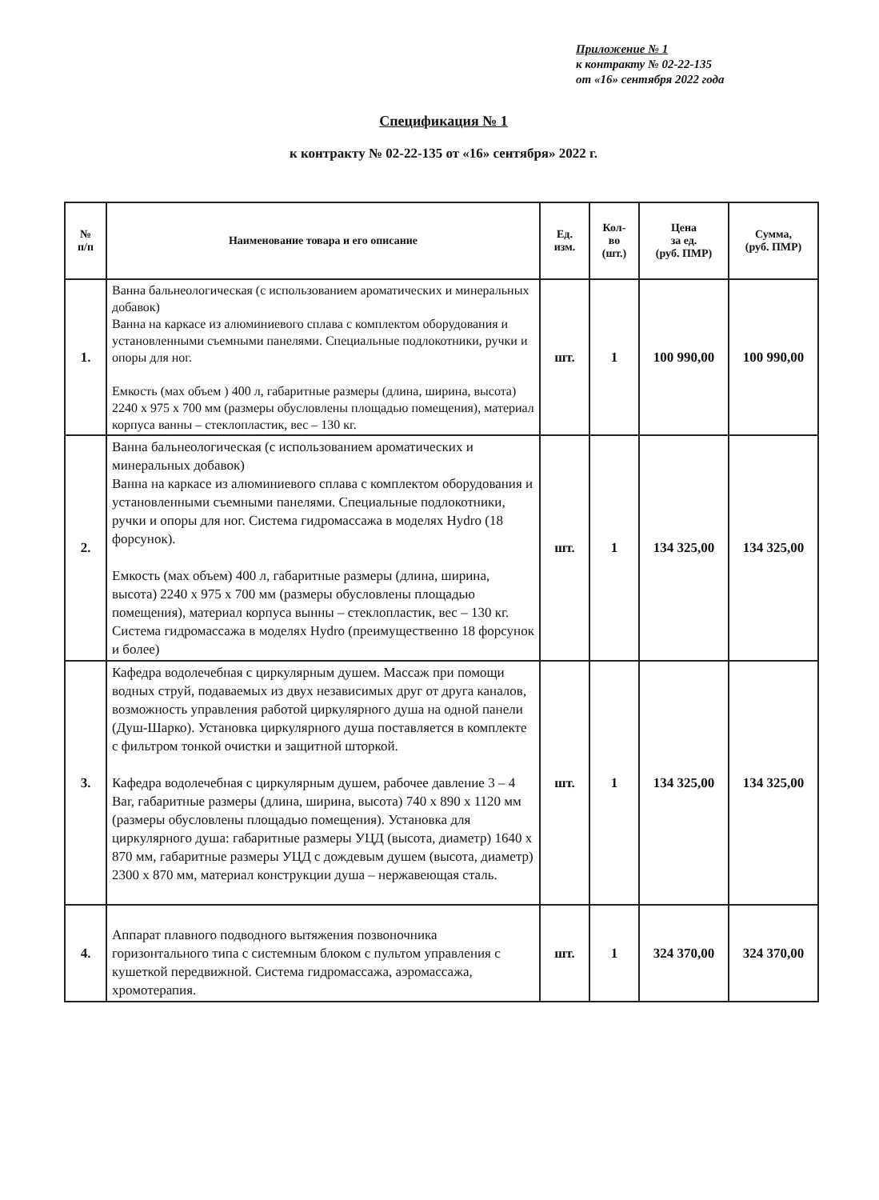Приложение № 1
к контракту № 02-22-135
от «16» сентября 2022 года
Спецификация № 1
к контракту № 02-22-135 от «16» сентября» 2022 г.
| № п/п | Наименование товара и его описание | Ед. изм. | Кол- во (шт.) | Цена за ед. (руб. ПМР) | Сумма, (руб. ПМР) |
| --- | --- | --- | --- | --- | --- |
| 1. | Ванна бальнеологическая (с использованием ароматических и минеральных добавок) Ванна на каркасе из алюминиевого сплава с комплектом оборудования и установленными съемными панелями. Специальные подлокотники, ручки и опоры для ног. Емкость (мах объем ) 400 л, габаритные размеры (длина, ширина, высота) 2240 х 975 х 700 мм (размеры обусловлены площадью помещения), материал корпуса ванны – стеклопластик, вес – 130 кг. | шт. | 1 | 100 990,00 | 100 990,00 |
| 2. | Ванна бальнеологическая (с использованием ароматических и минеральных добавок) Ванна на каркасе из алюминиевого сплава с комплектом оборудования и установленными съемными панелями. Специальные подлокотники, ручки и опоры для ног. Система гидромассажа в моделях Hydro (18 форсунок). Емкость (мах объем) 400 л, габаритные размеры (длина, ширина, высота) 2240 х 975 х 700 мм (размеры обусловлены площадью помещения), материал корпуса вынны – стеклопластик, вес – 130 кг. Система гидромассажа в моделях Hydro (преимущественно 18 форсунок и более) | шт. | 1 | 134 325,00 | 134 325,00 |
| 3. | Кафедра водолечебная с циркулярным душем. Массаж при помощи водных струй, подаваемых из двух независимых друг от друга каналов, возможность управления работой циркулярного душа на одной панели (Душ-Шарко). Установка циркулярного душа поставляется в комплекте с фильтром тонкой очистки и защитной шторкой. Кафедра водолечебная с циркулярным душем, рабочее давление 3 – 4 Bar, габаритные размеры (длина, ширина, высота) 740 х 890 х 1120 мм (размеры обусловлены площадью помещения). Установка для циркулярного душа: габаритные размеры УЦД (высота, диаметр) 1640 х 870 мм, габаритные размеры УЦД с дождевым душем (высота, диаметр) 2300 х 870 мм, материал конструкции душа – нержавеющая сталь. | шт. | 1 | 134 325,00 | 134 325,00 |
| 4. | Аппарат плавного подводного вытяжения позвоночника горизонтального типа с системным блоком с пультом управления с кушеткой передвижной. Система гидромассажа, аэромассажа, хромотерапия. | шт. | 1 | 324 370,00 | 324 370,00 |